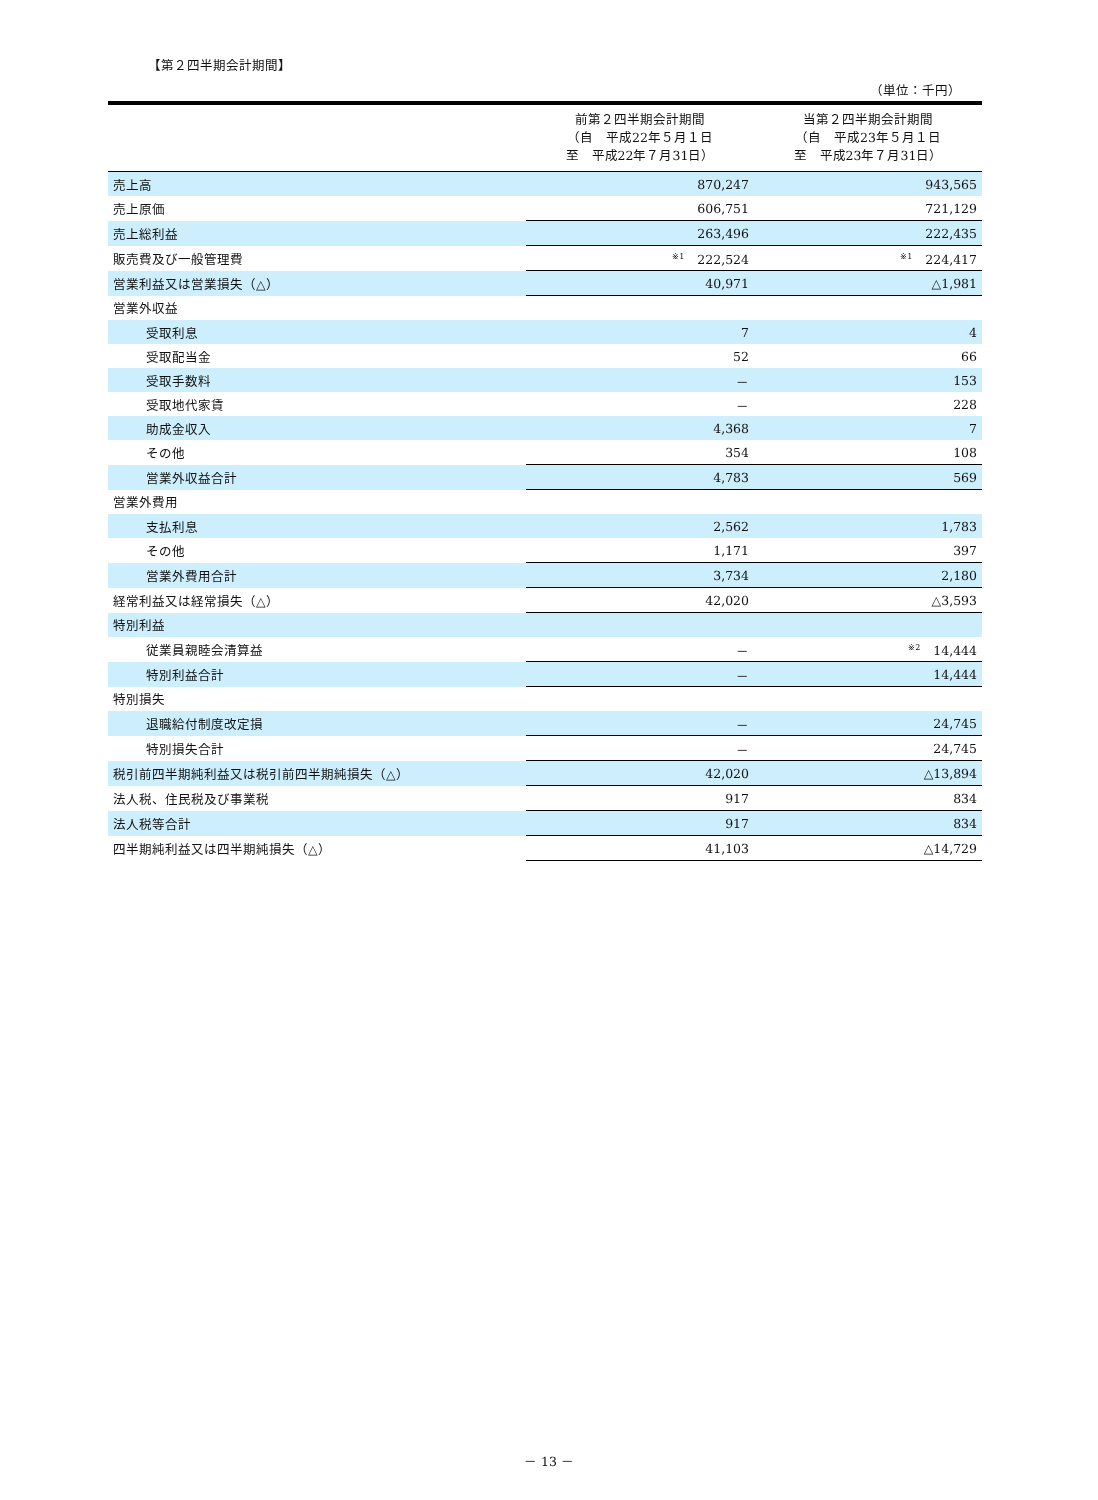【第２四半期会計期間】
（単位：千円）
| | 前第２四半期会計期間 （自 平成22年５月１日 至 平成22年７月31日） | 当第２四半期会計期間 （自 平成23年５月１日 至 平成23年７月31日） |
| --- | --- | --- |
| 売上高 | 870,247 | 943,565 |
| 売上原価 | 606,751 | 721,129 |
| 売上総利益 | 263,496 | 222,435 |
| 販売費及び一般管理費 | <sup>※1</sup> 222,524 | <sup>※1</sup> 224,417 |
| 営業利益又は営業損失（△） | 40,971 | △1,981 |
| 営業外収益 | | |
| 受取利息 | 7 | 4 |
| 受取配当金 | 52 | 66 |
| 受取手数料 | － | 153 |
| 受取地代家賃 | － | 228 |
| 助成金収入 | 4,368 | 7 |
| その他 | 354 | 108 |
| 営業外収益合計 | 4,783 | 569 |
| 営業外費用 | | |
| 支払利息 | 2,562 | 1,783 |
| その他 | 1,171 | 397 |
| 営業外費用合計 | 3,734 | 2,180 |
| 経常利益又は経常損失（△） | 42,020 | △3,593 |
| 特別利益 | | |
| 従業員親睦会清算益 | － | <sup>※2</sup> 14,444 |
| 特別利益合計 | － | 14,444 |
| 特別損失 | | |
| 退職給付制度改定損 | － | 24,745 |
| 特別損失合計 | － | 24,745 |
| 税引前四半期純利益又は税引前四半期純損失（△） | 42,020 | △13,894 |
| 法人税、住民税及び事業税 | 917 | 834 |
| 法人税等合計 | 917 | 834 |
| 四半期純利益又は四半期純損失（△） | 41,103 | △14,729 |
－ 13 －